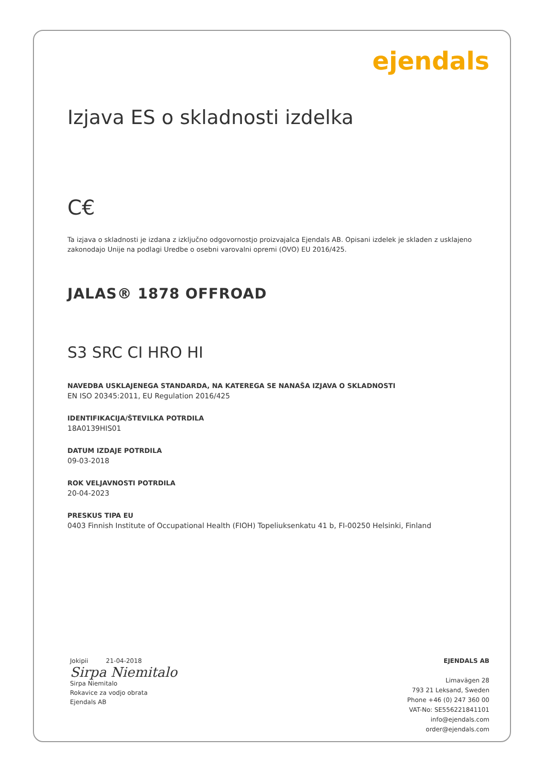ejendals
Izjava ES o skladnosti izdelka
C€
Ta izjava o skladnosti je izdana z izključno odgovornostjo proizvajalca Ejendals AB. Opisani izdelek je skladen z usklajeno zakonodajo Unije na podlagi Uredbe o osebni varovalni opremi (OVO) EU 2016/425.
JALAS® 1878 OFFROAD
S3 SRC CI HRO HI
NAVEDBA USKLAJENEGA STANDARDA, NA KATEREGA SE NANAŠA IZJAVA O SKLADNOSTI
EN ISO 20345:2011, EU Regulation 2016/425
IDENTIFIKACIJA/ŠTEVILKA POTRDILA
18A0139HIS01
DATUM IZDAJE POTRDILA
09-03-2018
ROK VELJAVNOSTI POTRDILA
20-04-2023
PRESKUS TIPA EU
0403 Finnish Institute of Occupational Health (FIOH) Topeliuksenkatu 41 b, FI-00250 Helsinki, Finland
Jokipii 21-04-2018
Sirpa Niemitalo
Sirpa Niemitalo
Rokavice za vodjo obrata
Ejendals AB
EJENDALS AB
Limavägen 28
793 21 Leksand, Sweden
Phone +46 (0) 247 360 00
VAT-No: SE556221841101
info@ejendals.com
order@ejendals.com